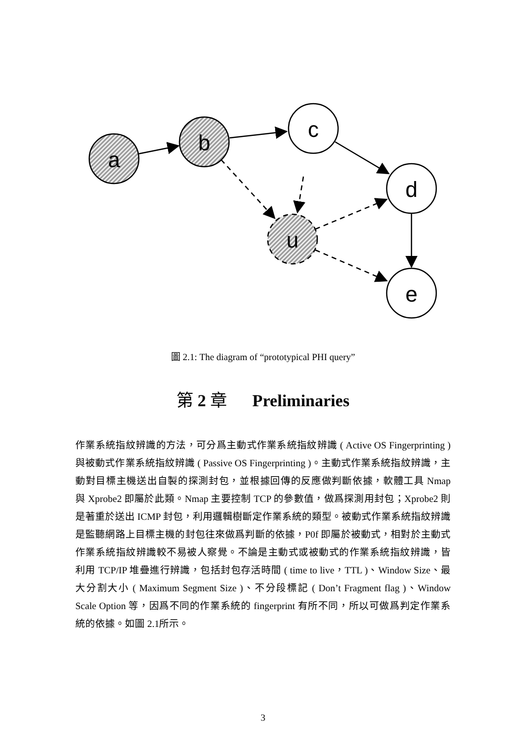a
b
c
d
e
u
圖 2.1: The diagram of “prototypical PHI query”
第 2 章 Preliminaries
作業系統指紋辨識的方法，可分爲主動式作業系統指紋辨識 ( Active OS Fingerprinting ) 與被動式作業系統指紋辨識 ( Passive OS Fingerprinting )。主動式作業系統指紋辨識，主動對目標主機送出自製的探測封包，並根據回傳的反應做判斷依據，軟體工具 Nmap 與 Xprobe2 即屬於此類。Nmap 主要控制 TCP 的參數值，做爲探測用封包；Xprobe2 則是著重於送出 ICMP 封包，利用邏輯樹斷定作業系統的類型。被動式作業系統指紋辨識是監聽網路上目標主機的封包往來做爲判斷的依據，P0f 即屬於被動式，相對於主動式作業系統指紋辨識較不易被人察覺。不論是主動式或被動式的作業系統指紋辨識，皆利用 TCP/IP 堆疊進行辨識，包括封包存活時間 ( time to live，TTL )、Window Size、最大分割大小 ( Maximum Segment Size )、不分段標記 ( Don’t Fragment flag )、Window Scale Option 等，因爲不同的作業系統的 fingerprint 有所不同，所以可做爲判定作業系統的依據。如圖 2.1所示。
3